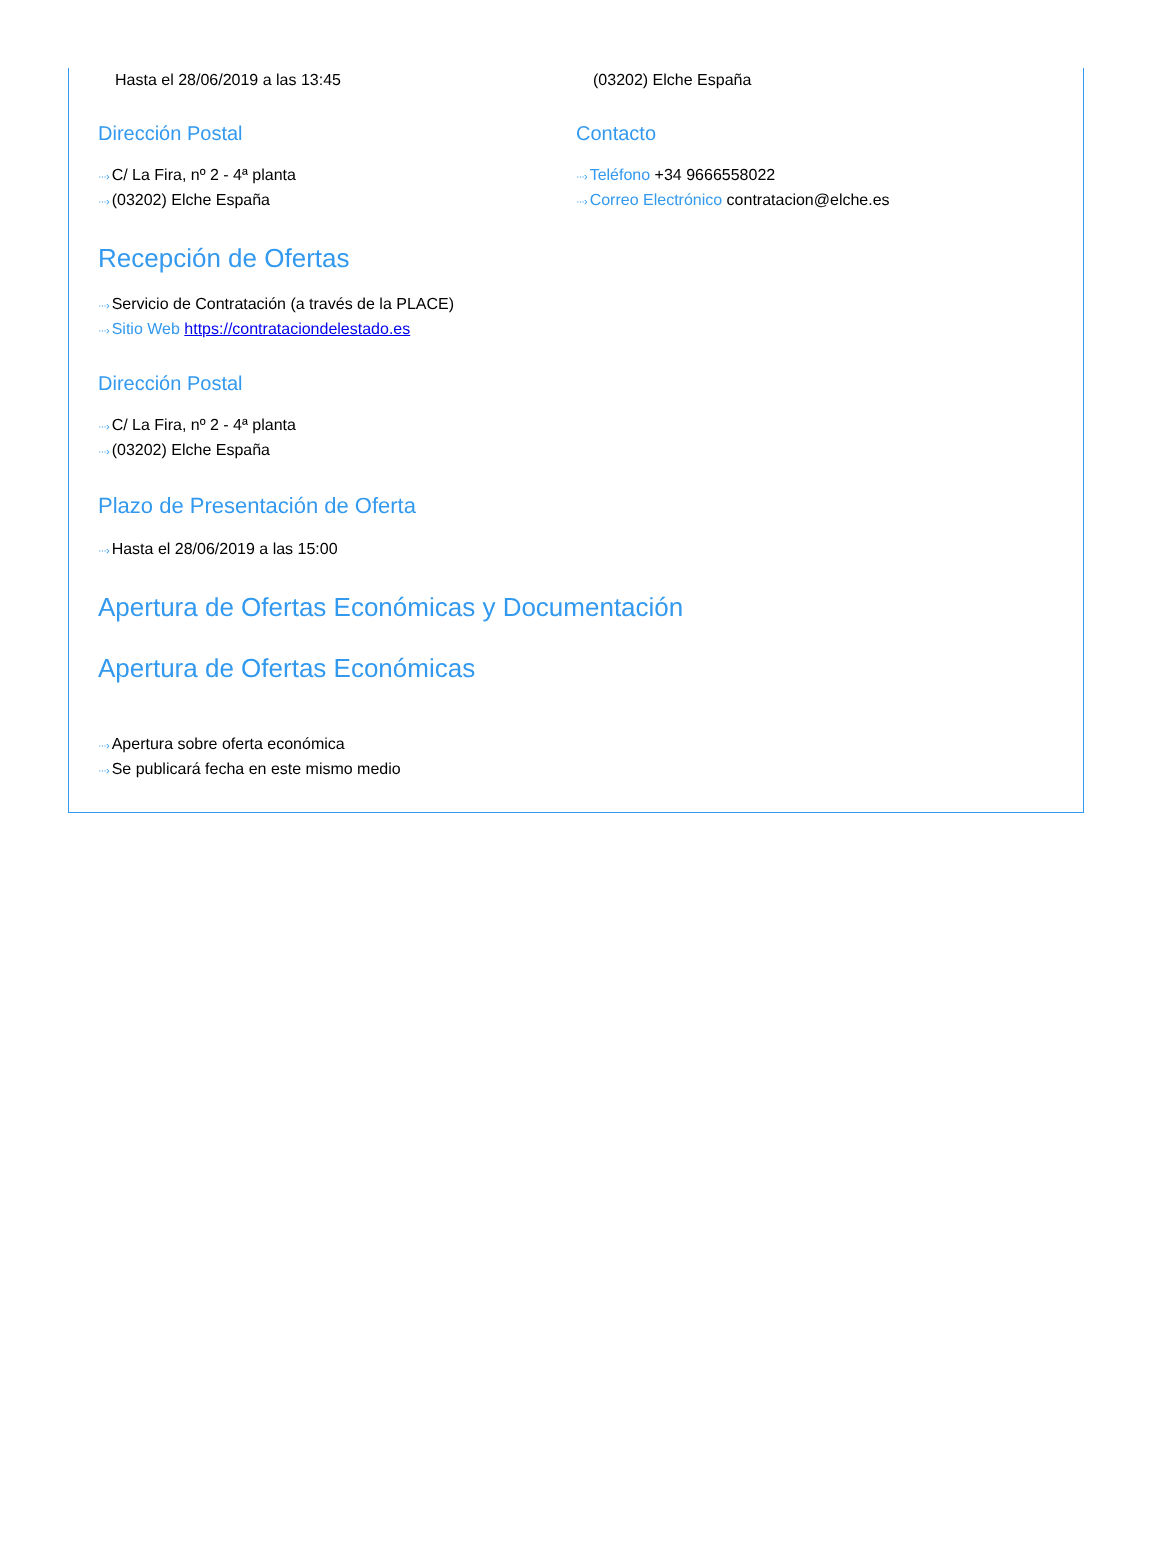Hasta el 28/06/2019 a las 13:45 (03202) Elche España
Dirección Postal
···› C/ La Fira, nº 2 - 4ª planta
···› (03202) Elche España
Contacto
···› Teléfono +34 9666558022
···› Correo Electrónico contratacion@elche.es
Recepción de Ofertas
···› Servicio de Contratación (a través de la PLACE)
···› Sitio Web https://contrataciondelestado.es
Dirección Postal
···› C/ La Fira, nº 2 - 4ª planta
···› (03202) Elche España
Plazo de Presentación de Oferta
···› Hasta el 28/06/2019 a las 15:00
Apertura de Ofertas Económicas y Documentación
Apertura de Ofertas Económicas
···› Apertura sobre oferta económica
···› Se publicará fecha en este mismo medio